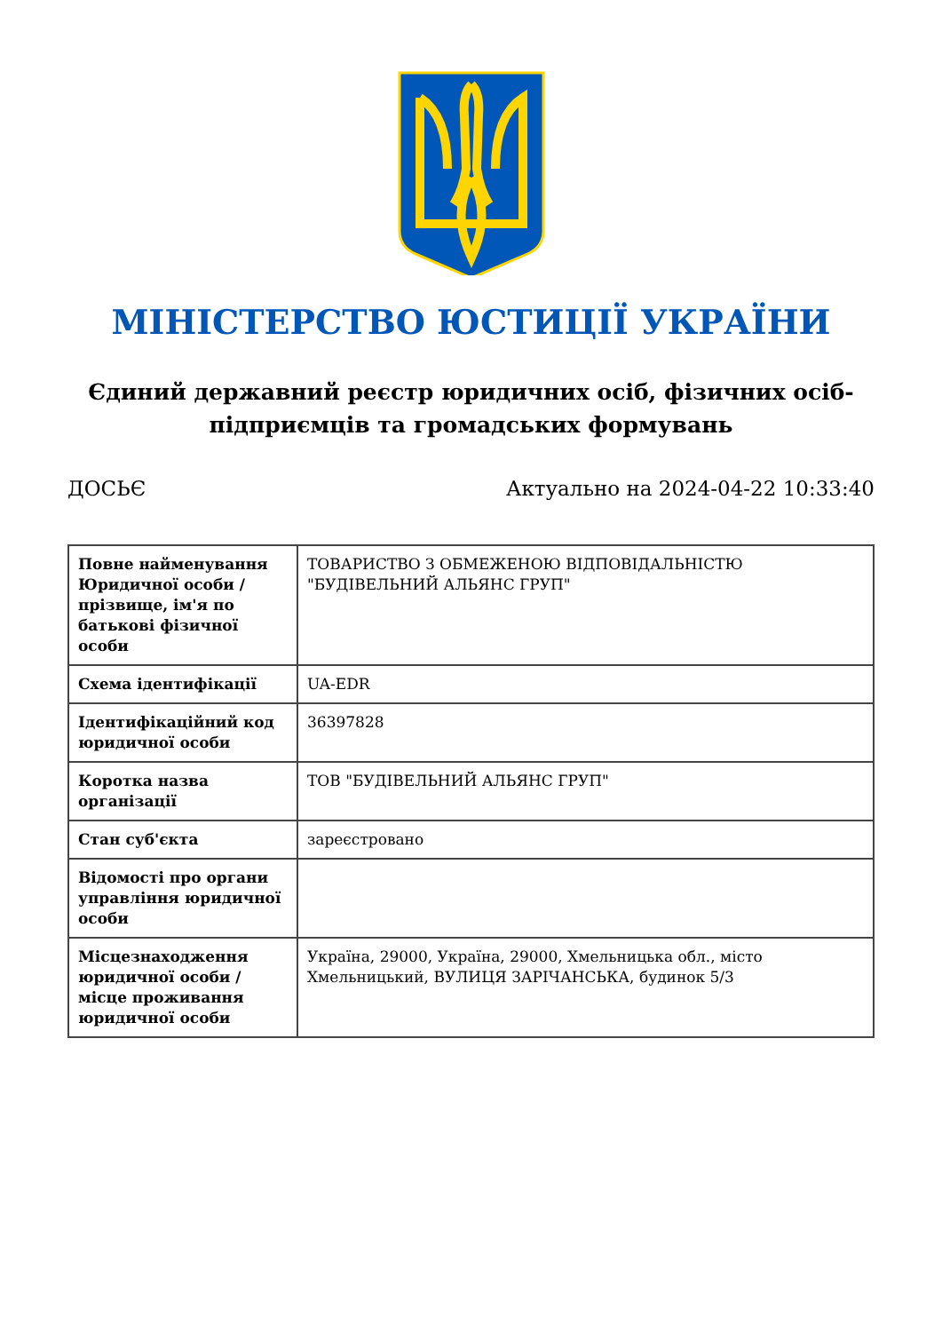МІНІСТЕРСТВО ЮСТИЦІЇ УКРАЇНИ
Єдиний державний реєстр юридичних осіб, фізичних осіб-підприємців та громадських формувань
ДОСЬЄ Актуально на 2024-04-22 10:33:40
| Повне найменування Юридичної особи / прізвище, ім'я по батькові фізичної особи | ТОВАРИСТВО З ОБМЕЖЕНОЮ ВІДПОВІДАЛЬНІСТЮ "БУДІВЕЛЬНИЙ АЛЬЯНС ГРУП" |
| Схема ідентифікації | UA-EDR |
| Ідентифікаційний код юридичної особи | 36397828 |
| Коротка назва організації | ТОВ "БУДІВЕЛЬНИЙ АЛЬЯНС ГРУП" |
| Стан суб'єкта | зареєстровано |
| Відомості про органи управління юридичної особи | |
| Місцезнаходження юридичної особи / місце проживання юридичної особи | Україна, 29000, Україна, 29000, Хмельницька обл., місто Хмельницький, ВУЛИЦЯ ЗАРІЧАНСЬКА, будинок 5/3 |